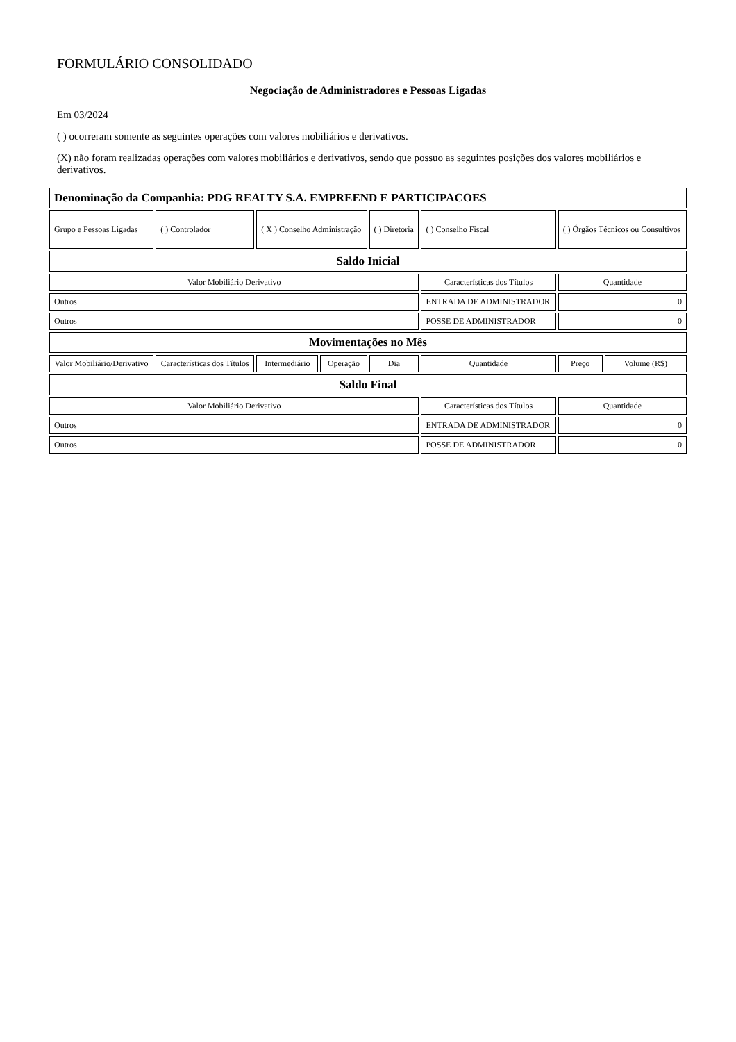FORMULÁRIO CONSOLIDADO
Negociação de Administradores e Pessoas Ligadas
Em 03/2024
( ) ocorreram somente as seguintes operações com valores mobiliários e derivativos.
(X) não foram realizadas operações com valores mobiliários e derivativos, sendo que possuo as seguintes posições dos valores mobiliários e derivativos.
| Denominação da Companhia: PDG REALTY S.A. EMPREEND E PARTICIPACOES | | | | | | | |
| Grupo e Pessoas Ligadas | ( ) Controlador | ( X ) Conselho Administração | | ( ) Diretoria | ( ) Conselho Fiscal | ( ) Órgãos Técnicos ou Consultivos | |
| Saldo Inicial | | | | | | | |
| Valor Mobiliário Derivativo | | | | | Características dos Títulos | Quantidade | |
| Outros | | | | | ENTRADA DE ADMINISTRADOR | 0 | |
| Outros | | | | | POSSE DE ADMINISTRADOR | 0 | |
| Movimentações no Mês | | | | | | | |
| Valor Mobiliário/Derivativo | Características dos Títulos | Intermediário | Operação | Dia | Quantidade | Preço | Volume (R$) |
| Saldo Final | | | | | | | |
| Valor Mobiliário Derivativo | | | | | Características dos Títulos | Quantidade | |
| Outros | | | | | ENTRADA DE ADMINISTRADOR | 0 | |
| Outros | | | | | POSSE DE ADMINISTRADOR | 0 | |